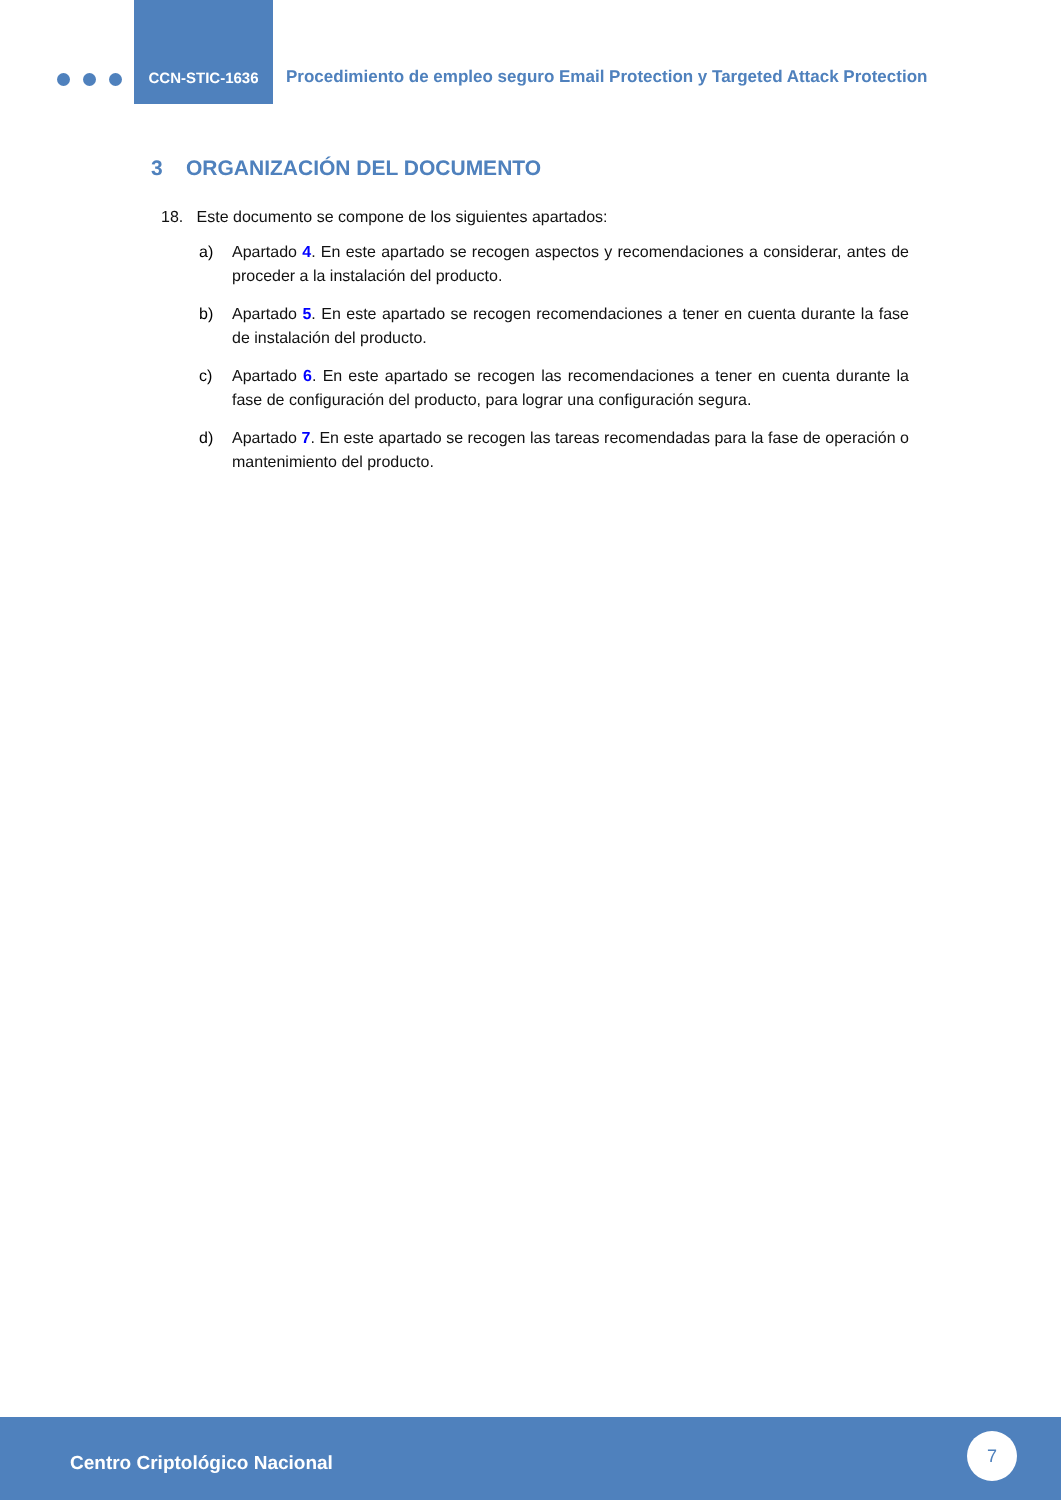CCN-STIC-1636
Procedimiento de empleo seguro Email Protection y Targeted Attack Protection
3 ORGANIZACIÓN DEL DOCUMENTO
18. Este documento se compone de los siguientes apartados:
a) Apartado 4. En este apartado se recogen aspectos y recomendaciones a considerar, antes de proceder a la instalación del producto.
b) Apartado 5. En este apartado se recogen recomendaciones a tener en cuenta durante la fase de instalación del producto.
c) Apartado 6. En este apartado se recogen las recomendaciones a tener en cuenta durante la fase de configuración del producto, para lograr una configuración segura.
d) Apartado 7. En este apartado se recogen las tareas recomendadas para la fase de operación o mantenimiento del producto.
Centro Criptológico Nacional
7